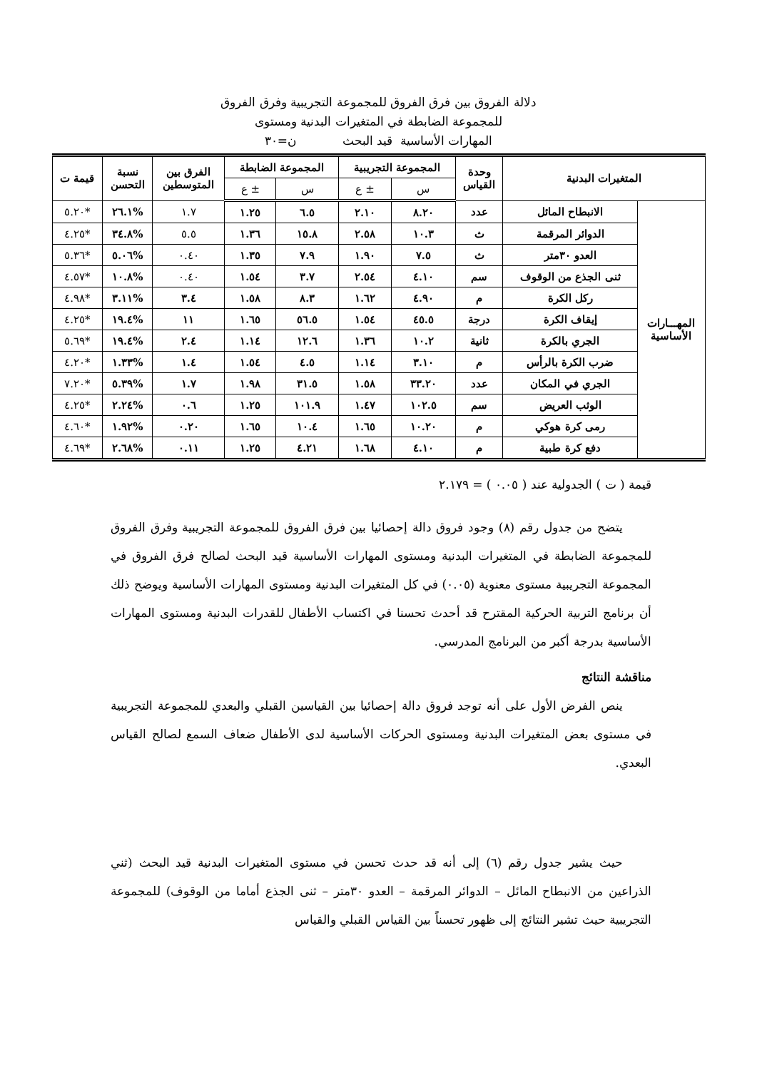دلالة الفروق بين فرق الفروق للمجموعة التجريبية وفرق الفروق
للمجموعة الضابطة في المتغيرات البدنية ومستوى
المهارات الأساسية قيد البحث ن=٣٠
| المتغيرات البدنية | | وحدة القياس | المجموعة التجريبية | | المجموعة الضابطة | | الفرق بين المتوسطين | نسبة التحسن | قيمة ت |
| --- | --- | --- | --- | --- | --- | --- | --- | --- | --- |
| | | | س | ± ع | س | ± ع | | | |
| المهـــارات الأساسية | الانبطاح المائل | عدد | ٨.٢٠ | ٢.١٠ | ٦.٥ | ١.٢٥ | ١.٧ | %٢٦.١ | *٥.٢٠ |
| | الدوائر المرقمة | ث | ١٠.٣ | ٢.٥٨ | ١٥.٨ | ١.٣٦ | ٥.٥ | %٣٤.٨ | *٤.٢٥ |
| | العدو ٣٠متر | ث | ٧.٥ | ١.٩٠ | ٧.٩ | ١.٣٥ | ٠.٤٠ | %٥.٠٦ | *٥.٣٦ |
| | ثنى الجذع من الوقوف | سم | ٤.١٠ | ٢.٥٤ | ٣.٧ | ١.٥٤ | ٠.٤٠ | %١٠.٨ | *٤.٥٧ |
| | ركل الكرة | م | ٤.٩٠ | ١.٦٢ | ٨.٣ | ١.٥٨ | ٣.٤ | %٣.١١ | *٤.٩٨ |
| | إيقاف الكرة | درجة | ٤٥.٥ | ١.٥٤ | ٥٦.٥ | ١.٦٥ | ١١ | %١٩.٤ | *٤.٢٥ |
| | الجري بالكرة | ثانية | ١٠.٢ | ١.٣٦ | ١٢.٦ | ١.١٤ | ٢.٤ | %١٩.٤ | *٥.٦٩ |
| | ضرب الكرة بالرأس | م | ٣.١٠ | ١.١٤ | ٤.٥ | ١.٥٤ | ١.٤ | %١.٣٣ | *٤.٢٠ |
| | الجري في المكان | عدد | ٣٣.٢٠ | ١.٥٨ | ٣١.٥ | ١.٩٨ | ١.٧ | %٥.٣٩ | *٧.٢٠ |
| | الوثب العريض | سم | ١٠٢.٥ | ١.٤٧ | ١٠١.٩ | ١.٢٥ | ٠.٦ | %٢.٢٤ | *٤.٢٥ |
| | رمى كرة هوكي | م | ١٠.٢٠ | ١.٦٥ | ١٠.٤ | ١.٦٥ | ٠.٢٠ | %١.٩٢ | *٤.٦٠ |
| | دفع كرة طبية | م | ٤.١٠ | ١.٦٨ | ٤.٢١ | ١.٢٥ | ٠.١١ | %٢.٦٨ | *٤.٦٩ |
قيمة ( ت ) الجدولية عند ( ٠.٠٥ ) = ٢.١٧٩
يتضح من جدول رقم (٨) وجود فروق دالة إحصائيا بين فرق الفروق للمجموعة التجريبية وفرق الفروق للمجموعة الضابطة في المتغيرات البدنية ومستوى المهارات الأساسية قيد البحث لصالح فرق الفروق في المجموعة التجريبية مستوى معنوية (٠.٠٥) في كل المتغيرات البدنية ومستوى المهارات الأساسية ويوضح ذلك أن برنامج التربية الحركية المقترح قد أحدث تحسنا في اكتساب الأطفال للقدرات البدنية ومستوى المهارات الأساسية بدرجة أكبر من البرنامج المدرسي.
مناقشة النتائج
ينص الفرض الأول على أنه توجد فروق دالة إحصائيا بين القياسين القبلي والبعدي للمجموعة التجريبية في مستوى بعض المتغيرات البدنية ومستوى الحركات الأساسية لدى الأطفال ضعاف السمع لصالح القياس البعدي.
حيث يشير جدول رقم (٦) إلى أنه قد حدث تحسن في مستوى المتغيرات البدنية قيد البحث (ثني الذراعين من الانبطاح المائل – الدوائر المرقمة – العدو ٣٠متر – ثنى الجذع أماما من الوقوف) للمجموعة التجريبية حيث تشير النتائج إلى ظهور تحسناً بين القياس القبلي والقياس